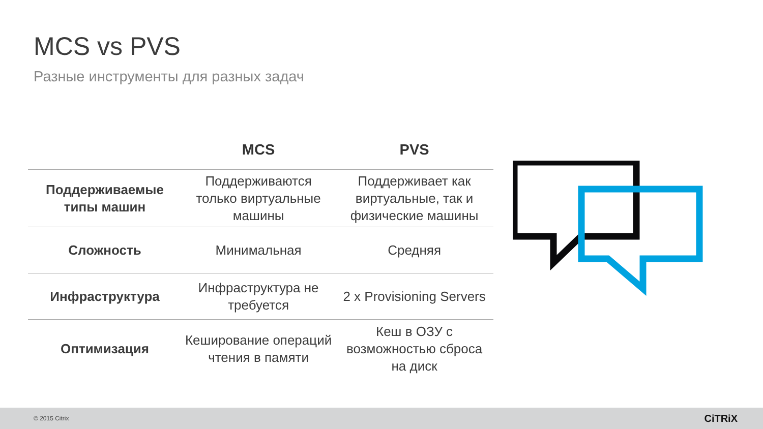MCS vs PVS
Разные инструменты для разных задач
| | MCS | PVS |
| --- | --- | --- |
| Поддерживаемые типы машин | Поддерживаются только виртуальные машины | Поддерживает как виртуальные, так и физические машины |
| Сложность | Минимальная | Средняя |
| Инфраструктура | Инфраструктура не требуется | 2 x Provisioning Servers |
| Оптимизация | Кеширование операций чтения в памяти | Кеш в ОЗУ с возможностью сброса на диск |
© 2015 Citrix CiTRiX